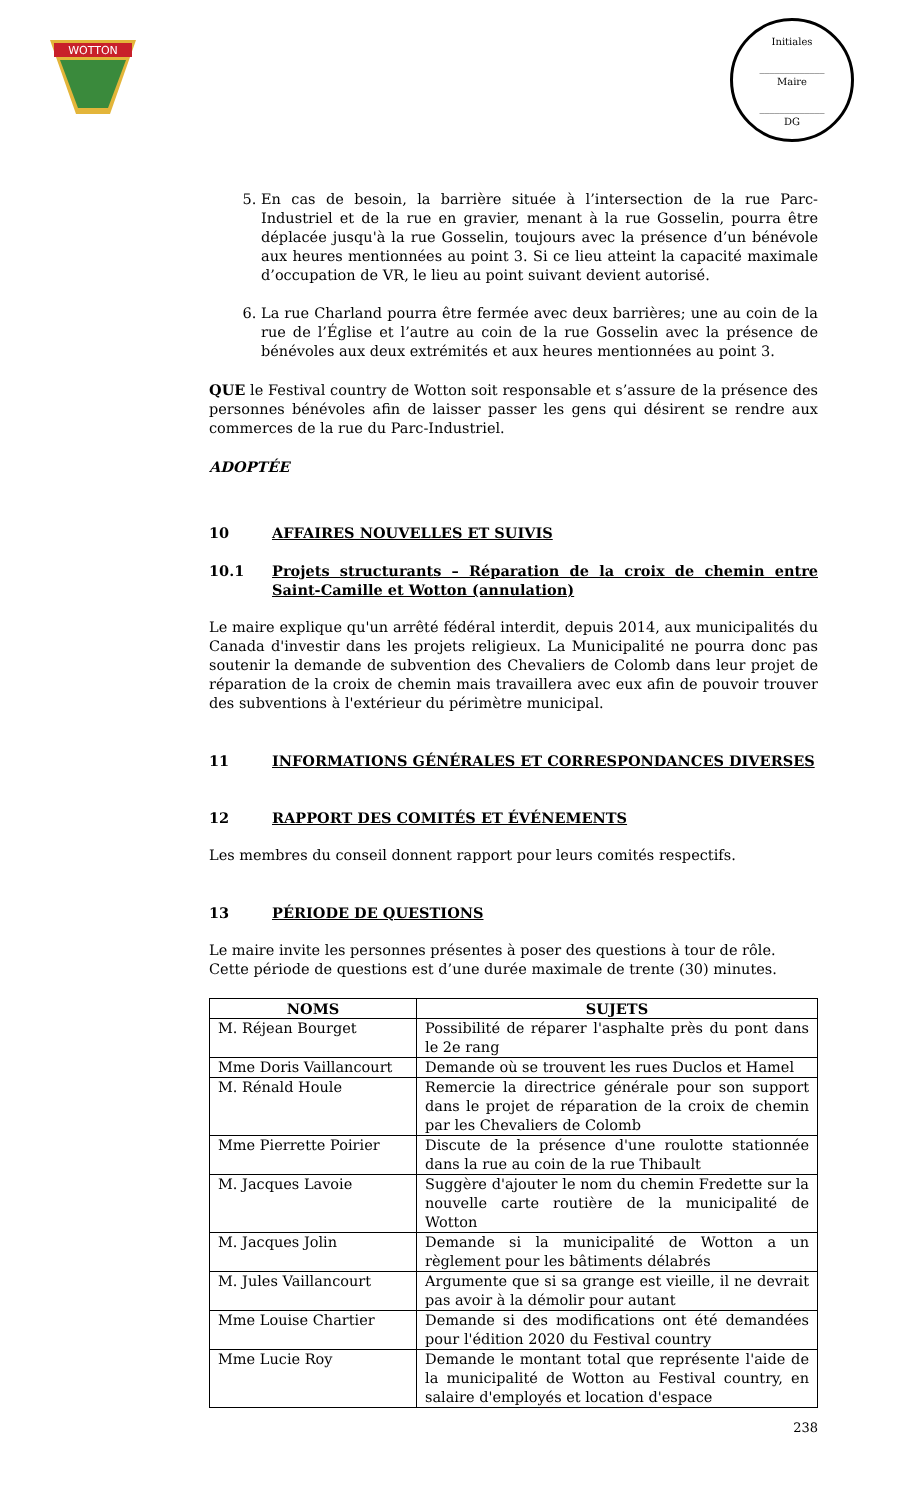WOTTON
Initiales
_____________
Maire
_____________
DG
5. En cas de besoin, la barrière située à l’intersection de la rue Parc-Industriel et de la rue en gravier, menant à la rue Gosselin, pourra être déplacée jusqu'à la rue Gosselin, toujours avec la présence d’un bénévole aux heures mentionnées au point 3. Si ce lieu atteint la capacité maximale d’occupation de VR, le lieu au point suivant devient autorisé.
6. La rue Charland pourra être fermée avec deux barrières; une au coin de la rue de l’Église et l’autre au coin de la rue Gosselin avec la présence de bénévoles aux deux extrémités et aux heures mentionnées au point 3.
QUE le Festival country de Wotton soit responsable et s’assure de la présence des personnes bénévoles afin de laisser passer les gens qui désirent se rendre aux commerces de la rue du Parc-Industriel.
ADOPTÉE
10 AFFAIRES NOUVELLES ET SUIVIS
10.1 Projets structurants – Réparation de la croix de chemin entre Saint-Camille et Wotton (annulation)
Le maire explique qu'un arrêté fédéral interdit, depuis 2014, aux municipalités du Canada d'investir dans les projets religieux. La Municipalité ne pourra donc pas soutenir la demande de subvention des Chevaliers de Colomb dans leur projet de réparation de la croix de chemin mais travaillera avec eux afin de pouvoir trouver des subventions à l'extérieur du périmètre municipal.
11 INFORMATIONS GÉNÉRALES ET CORRESPONDANCES DIVERSES
12 RAPPORT DES COMITÉS ET ÉVÉNEMENTS
Les membres du conseil donnent rapport pour leurs comités respectifs.
13 PÉRIODE DE QUESTIONS
Le maire invite les personnes présentes à poser des questions à tour de rôle.
Cette période de questions est d’une durée maximale de trente (30) minutes.
| NOMS | SUJETS |
| --- | --- |
| M. Réjean Bourget | Possibilité de réparer l'asphalte près du pont dans le 2e rang |
| Mme Doris Vaillancourt | Demande où se trouvent les rues Duclos et Hamel |
| M. Rénald Houle | Remercie la directrice générale pour son support dans le projet de réparation de la croix de chemin par les Chevaliers de Colomb |
| Mme Pierrette Poirier | Discute de la présence d'une roulotte stationnée dans la rue au coin de la rue Thibault |
| M. Jacques Lavoie | Suggère d'ajouter le nom du chemin Fredette sur la nouvelle carte routière de la municipalité de Wotton |
| M. Jacques Jolin | Demande si la municipalité de Wotton a un règlement pour les bâtiments délabrés |
| M. Jules Vaillancourt | Argumente que si sa grange est vieille, il ne devrait pas avoir à la démolir pour autant |
| Mme Louise Chartier | Demande si des modifications ont été demandées pour l'édition 2020 du Festival country |
| Mme Lucie Roy | Demande le montant total que représente l'aide de la municipalité de Wotton au Festival country, en salaire d'employés et location d'espace |
238